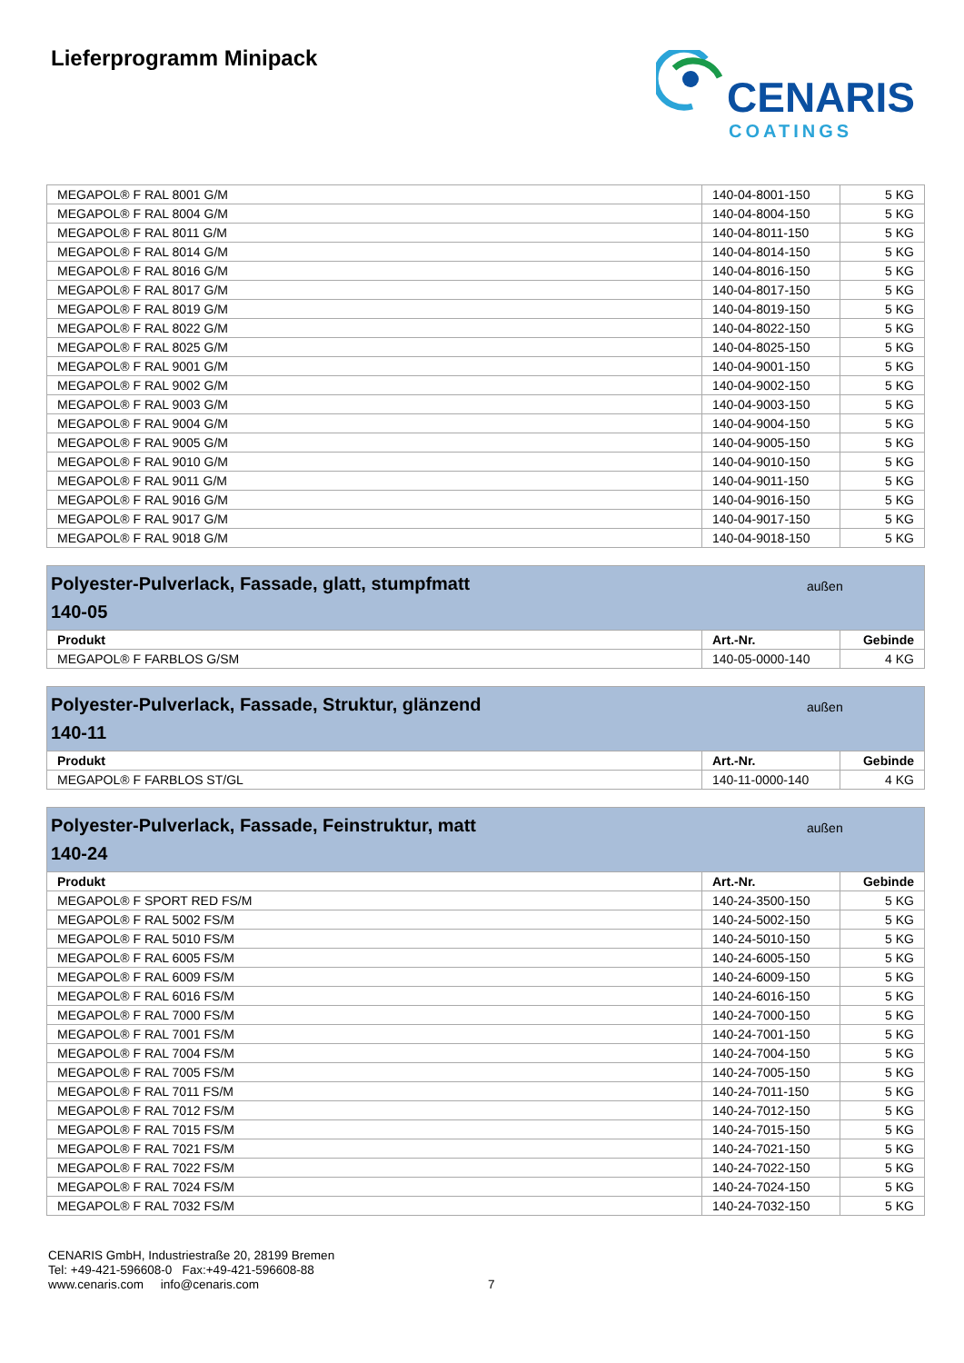Lieferprogramm Minipack
CENARIS
COATINGS
| MEGAPOL® F RAL 8001 G/M | 140-04-8001-150 | 5 KG |
| MEGAPOL® F RAL 8004 G/M | 140-04-8004-150 | 5 KG |
| MEGAPOL® F RAL 8011 G/M | 140-04-8011-150 | 5 KG |
| MEGAPOL® F RAL 8014 G/M | 140-04-8014-150 | 5 KG |
| MEGAPOL® F RAL 8016 G/M | 140-04-8016-150 | 5 KG |
| MEGAPOL® F RAL 8017 G/M | 140-04-8017-150 | 5 KG |
| MEGAPOL® F RAL 8019 G/M | 140-04-8019-150 | 5 KG |
| MEGAPOL® F RAL 8022 G/M | 140-04-8022-150 | 5 KG |
| MEGAPOL® F RAL 8025 G/M | 140-04-8025-150 | 5 KG |
| MEGAPOL® F RAL 9001 G/M | 140-04-9001-150 | 5 KG |
| MEGAPOL® F RAL 9002 G/M | 140-04-9002-150 | 5 KG |
| MEGAPOL® F RAL 9003 G/M | 140-04-9003-150 | 5 KG |
| MEGAPOL® F RAL 9004 G/M | 140-04-9004-150 | 5 KG |
| MEGAPOL® F RAL 9005 G/M | 140-04-9005-150 | 5 KG |
| MEGAPOL® F RAL 9010 G/M | 140-04-9010-150 | 5 KG |
| MEGAPOL® F RAL 9011 G/M | 140-04-9011-150 | 5 KG |
| MEGAPOL® F RAL 9016 G/M | 140-04-9016-150 | 5 KG |
| MEGAPOL® F RAL 9017 G/M | 140-04-9017-150 | 5 KG |
| MEGAPOL® F RAL 9018 G/M | 140-04-9018-150 | 5 KG |
Polyester-Pulverlack, Fassade, glatt, stumpfmatt
140-05
außen
| Produkt | Art.-Nr. | Gebinde |
| --- | --- | --- |
| MEGAPOL® F FARBLOS G/SM | 140-05-0000-140 | 4 KG |
Polyester-Pulverlack, Fassade, Struktur, glänzend
140-11
außen
| Produkt | Art.-Nr. | Gebinde |
| --- | --- | --- |
| MEGAPOL® F FARBLOS ST/GL | 140-11-0000-140 | 4 KG |
Polyester-Pulverlack, Fassade, Feinstruktur, matt
140-24
außen
| Produkt | Art.-Nr. | Gebinde |
| --- | --- | --- |
| MEGAPOL® F SPORT RED FS/M | 140-24-3500-150 | 5 KG |
| MEGAPOL® F RAL 5002 FS/M | 140-24-5002-150 | 5 KG |
| MEGAPOL® F RAL 5010 FS/M | 140-24-5010-150 | 5 KG |
| MEGAPOL® F RAL 6005 FS/M | 140-24-6005-150 | 5 KG |
| MEGAPOL® F RAL 6009 FS/M | 140-24-6009-150 | 5 KG |
| MEGAPOL® F RAL 6016 FS/M | 140-24-6016-150 | 5 KG |
| MEGAPOL® F RAL 7000 FS/M | 140-24-7000-150 | 5 KG |
| MEGAPOL® F RAL 7001 FS/M | 140-24-7001-150 | 5 KG |
| MEGAPOL® F RAL 7004 FS/M | 140-24-7004-150 | 5 KG |
| MEGAPOL® F RAL 7005 FS/M | 140-24-7005-150 | 5 KG |
| MEGAPOL® F RAL 7011 FS/M | 140-24-7011-150 | 5 KG |
| MEGAPOL® F RAL 7012 FS/M | 140-24-7012-150 | 5 KG |
| MEGAPOL® F RAL 7015 FS/M | 140-24-7015-150 | 5 KG |
| MEGAPOL® F RAL 7021 FS/M | 140-24-7021-150 | 5 KG |
| MEGAPOL® F RAL 7022 FS/M | 140-24-7022-150 | 5 KG |
| MEGAPOL® F RAL 7024 FS/M | 140-24-7024-150 | 5 KG |
| MEGAPOL® F RAL 7032 FS/M | 140-24-7032-150 | 5 KG |
CENARIS GmbH, Industriestraße 20, 28199 Bremen
Tel: +49-421-596608-0 Fax:+49-421-596608-88
www.cenaris.com info@cenaris.com
7